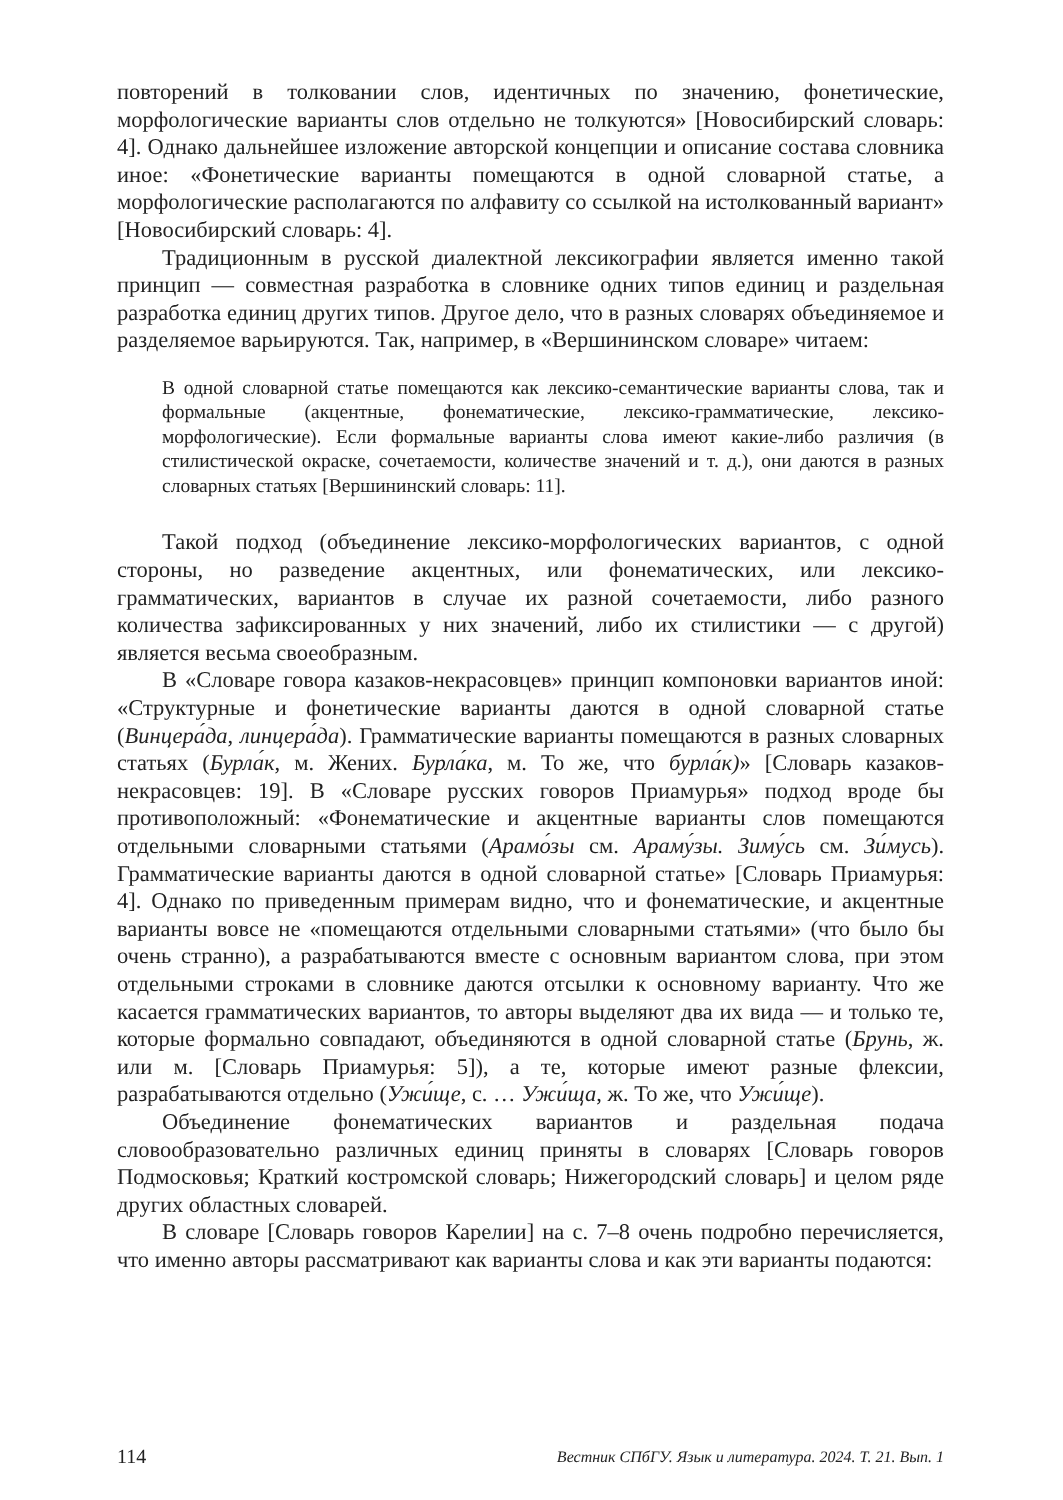повторений в толковании слов, идентичных по значению, фонетические, морфологические варианты слов отдельно не толкуются» [Новосибирский словарь: 4]. Однако дальнейшее изложение авторской концепции и описание состава словника иное: «Фонетические варианты помещаются в одной словарной статье, а морфологические располагаются по алфавиту со ссылкой на истолкованный вариант» [Новосибирский словарь: 4].
Традиционным в русской диалектной лексикографии является именно такой принцип — совместная разработка в словнике одних типов единиц и раздельная разработка единиц других типов. Другое дело, что в разных словарях объединяемое и разделяемое варьируются. Так, например, в «Вершининском словаре» читаем:
В одной словарной статье помещаются как лексико-семантические варианты слова, так и формальные (акцентные, фонематические, лексико-грамматические, лексико-морфологические). Если формальные варианты слова имеют какие-либо различия (в стилистической окраске, сочетаемости, количестве значений и т. д.), они даются в разных словарных статьях [Вершининский словарь: 11].
Такой подход (объединение лексико-морфологических вариантов, с одной стороны, но разведение акцентных, или фонематических, или лексико-грамматических, вариантов в случае их разной сочетаемости, либо разного количества зафиксированных у них значений, либо их стилистики — с другой) является весьма своеобразным.
В «Словаре говора казаков-некрасовцев» принцип компоновки вариантов иной: «Структурные и фонетические варианты даются в одной словарной статье (Винцера́да, линцера́да). Грамматические варианты помещаются в разных словарных статьях (Бурла́к, м. Жених. Бурла́ка, м. То же, что бурла́к)» [Словарь казаков-некрасовцев: 19]. В «Словаре русских говоров Приамурья» подход вроде бы противоположный: «Фонематические и акцентные варианты слов помещаются отдельными словарными статьями (Арамо́зы см. Араму́зы. Зиму́сь см. Зи́мусь). Грамматические варианты даются в одной словарной статье» [Словарь Приамурья: 4]. Однако по приведенным примерам видно, что и фонематические, и акцентные варианты вовсе не «помещаются отдельными словарными статьями» (что было бы очень странно), а разрабатываются вместе с основным вариантом слова, при этом отдельными строками в словнике даются отсылки к основному варианту. Что же касается грамматических вариантов, то авторы выделяют два их вида — и только те, которые формально совпадают, объединяются в одной словарной статье (Брунь, ж. или м. [Словарь Приамурья: 5]), а те, которые имеют разные флексии, разрабатываются отдельно (Ужи́ще, с. … Ужи́ща, ж. То же, что Ужи́ще).
Объединение фонематических вариантов и раздельная подача словообразовательно различных единиц приняты в словарях [Словарь говоров Подмосковья; Краткий костромской словарь; Нижегородский словарь] и целом ряде других областных словарей.
В словаре [Словарь говоров Карелии] на с. 7–8 очень подробно перечисляется, что именно авторы рассматривают как варианты слова и как эти варианты подаются:
114 Вестник СПбГУ. Язык и литература. 2024. Т. 21. Вып. 1